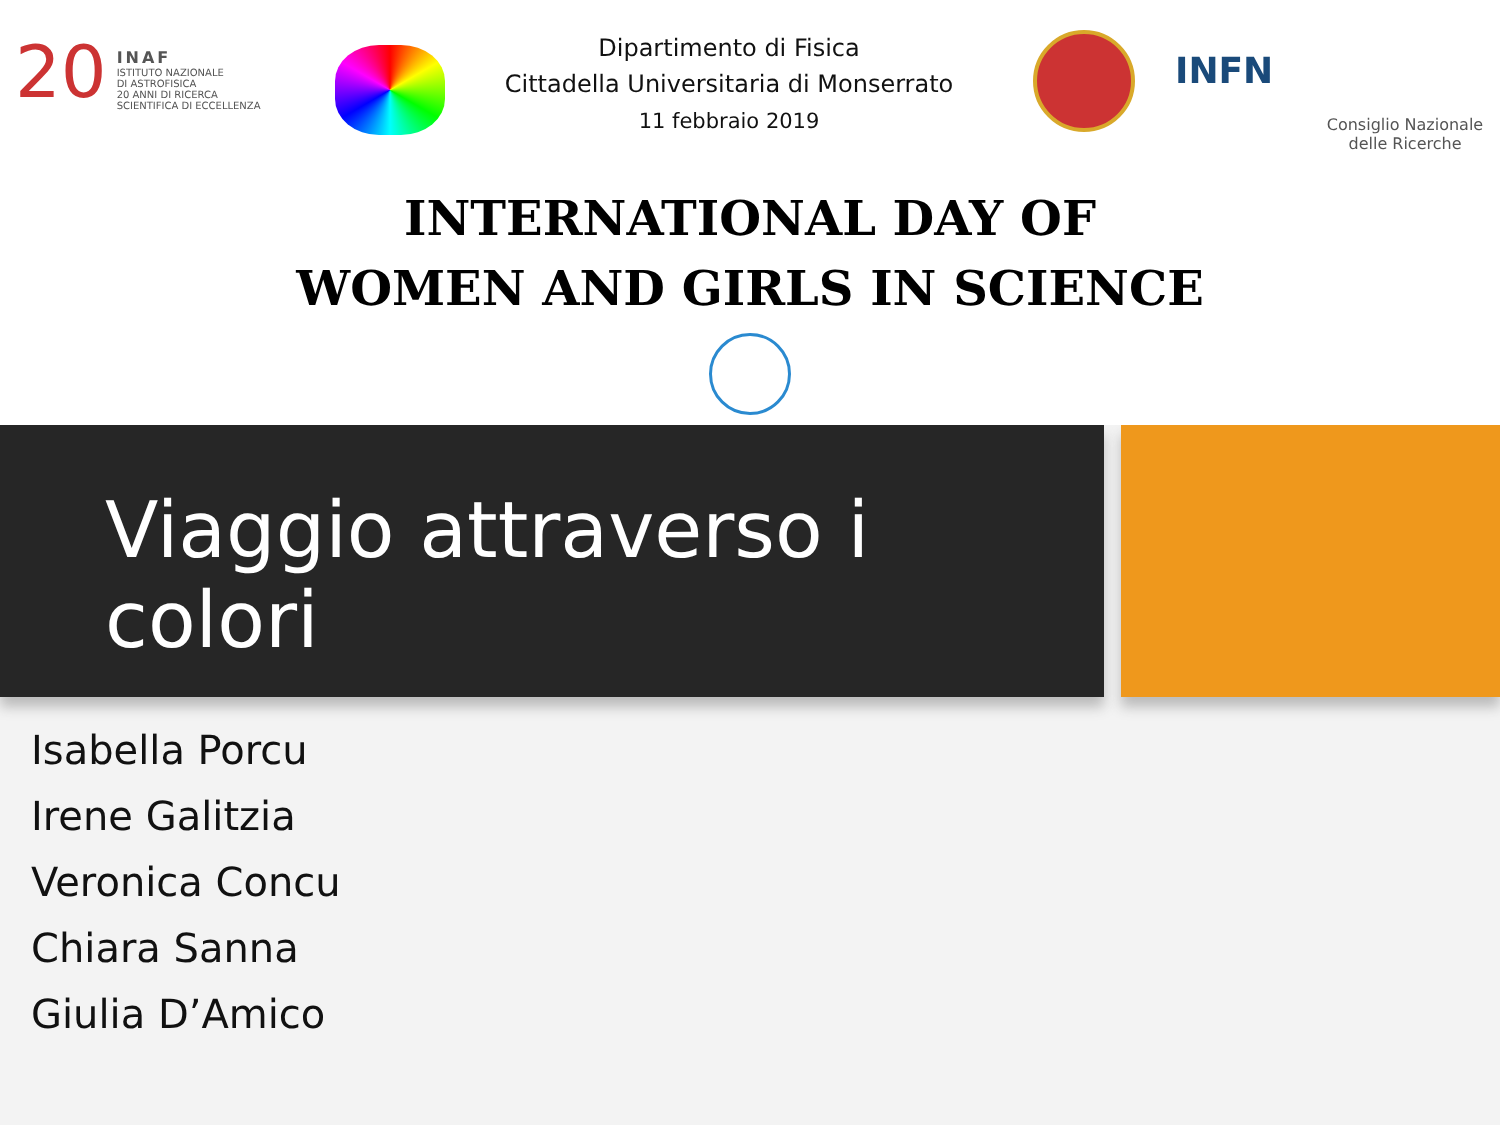20
INAF
ISTITUTO NAZIONALE
DI ASTROFISICA
20 ANNI DI RICERCA
SCIENTIFICA DI ECCELLENZA
Dipartimento di Fisica
Cittadella Universitaria di Monserrato
11 febbraio 2019
INFN
Consiglio Nazionale
delle Ricerche
INTERNATIONAL DAY OF
WOMEN AND GIRLS IN SCIENCE
Viaggio attraverso i colori
Isabella Porcu
Irene Galitzia
Veronica Concu
Chiara Sanna
Giulia D’Amico